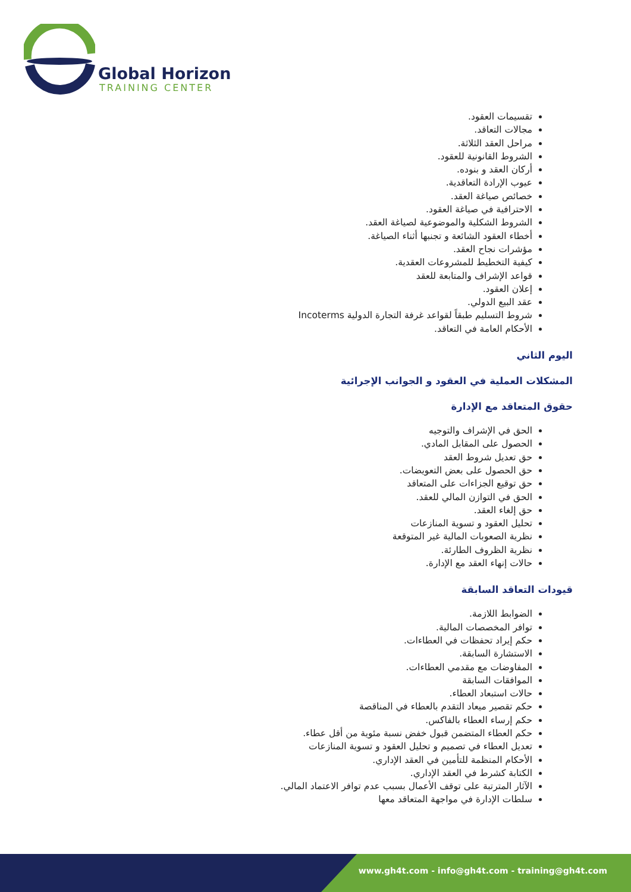Global Horizon
TRAINING CENTER
تقسيمات العقود.
مجالات التعاقد.
مراحل العقد الثلاثة.
الشروط القانونية للعقود.
أركان العقد و بنوده.
عيوب الإرادة التعاقدية.
خصائص صياغة العقد.
الاحترافية في صياغة العقود.
الشروط الشكلية والموضوعية لصياغة العقد.
أخطاء العقود الشائعة و تجنبها أثناء الصياغة.
مؤشرات نجاح العقد.
كيفية التخطيط للمشروعات العقدية.
قواعد الإشراف والمتابعة للعقد
إعلان العقود.
عقد البيع الدولي.
شروط التسليم طبقاً لقواعد غرفة التجارة الدولية Incoterms
الأحكام العامة في التعاقد.
اليوم الثاني
المشكلات العملية في العقود و الجوانب الإجرائية
حقوق المتعاقد مع الإدارة
الحق في الإشراف والتوجيه
الحصول على المقابل المادي.
حق تعديل شروط العقد
حق الحصول على بعض التعويضات.
حق توقيع الجزاءات على المتعاقد
الحق في التوازن المالي للعقد.
حق إلغاء العقد.
تحليل العقود و تسوية المنازعات
نظرية الصعوبات المالية غير المتوقعة
نظرية الظروف الطارئة.
حالات إنهاء العقد مع الإدارة.
قيودات التعاقد السابقة
الضوابط اللازمة.
توافر المخصصات المالية.
حكم إيراد تحفظات في العطاءات.
الاستشارة السابقة.
المفاوضات مع مقدمي العطاءات.
الموافقات السابقة
حالات استبعاد العطاء.
حكم تقصير ميعاد التقدم بالعطاء في المناقصة
حكم إرساء العطاء بالفاكس.
حكم العطاء المتضمن قبول خفض نسبة مئوية من أقل عطاء.
تعديل العطاء في تصميم و تحليل العقود و تسوية المنازعات
الأحكام المنظمة للتأمين في العقد الإداري.
الكتابة كشرط في العقد الإداري.
الآثار المترتبة على توقف الأعمال بسبب عدم توافر الاعتماد المالي.
سلطات الإدارة في مواجهة المتعاقد معها
www.gh4t.com - info@gh4t.com - training@gh4t.com